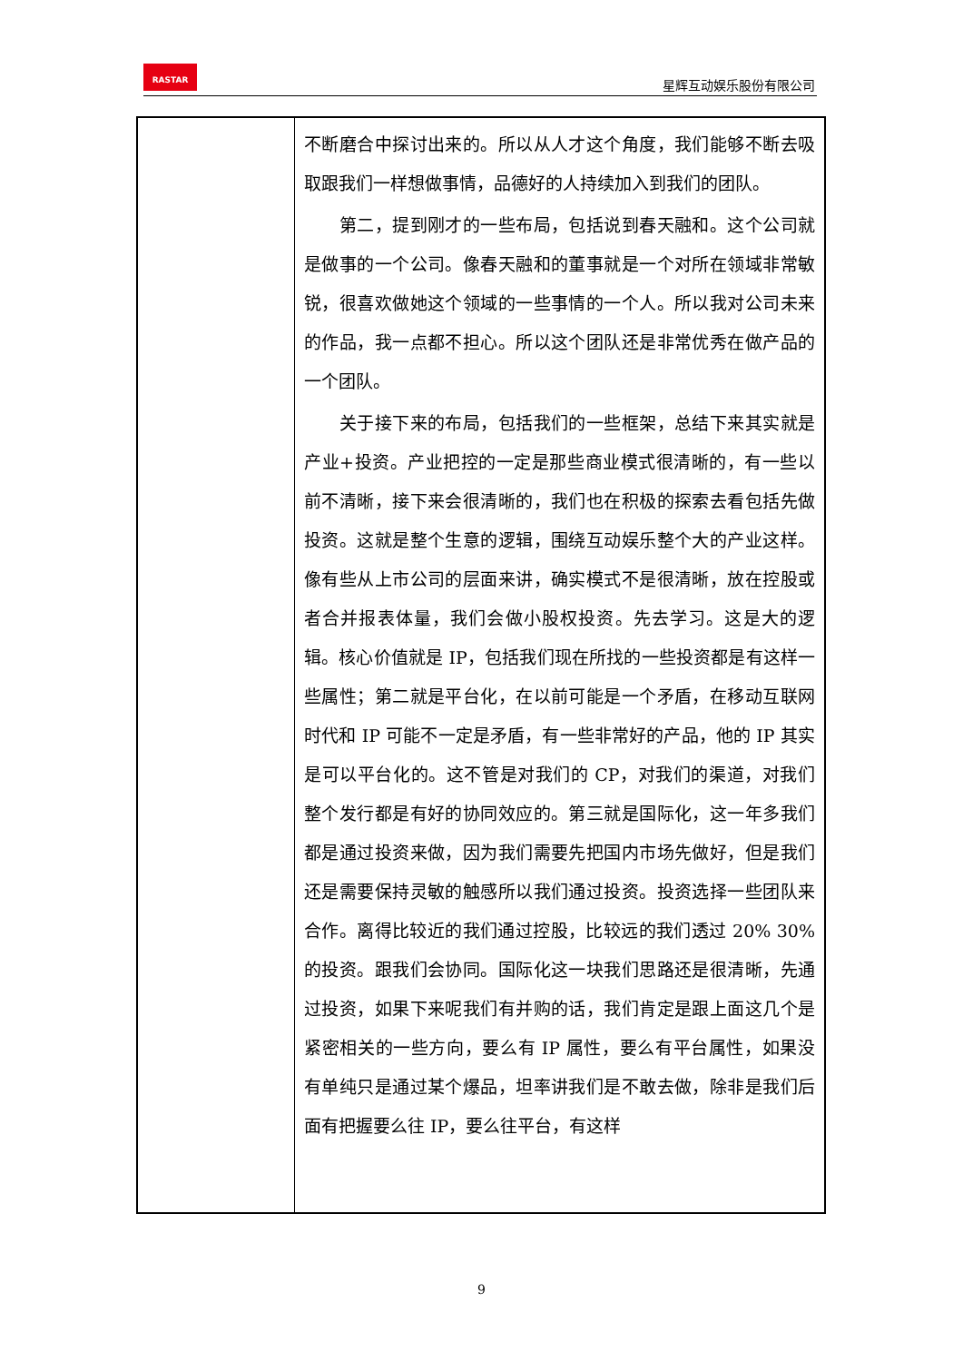RASTAR
星辉互动娱乐股份有限公司
| | 不断磨合中探讨出来的。所以从人才这个角度，我们能够不断去吸取跟我们一样想做事情，品德好的人持续加入到我们的团队。 第二，提到刚才的一些布局，包括说到春天融和。这个公司就是做事的一个公司。像春天融和的董事就是一个对所在领域非常敏锐，很喜欢做她这个领域的一些事情的一个人。所以我对公司未来的作品，我一点都不担心。所以这个团队还是非常优秀在做产品的一个团队。 关于接下来的布局，包括我们的一些框架，总结下来其实就是产业+投资。产业把控的一定是那些商业模式很清晰的，有一些以前不清晰，接下来会很清晰的，我们也在积极的探索去看包括先做投资。这就是整个生意的逻辑，围绕互动娱乐整个大的产业这样。像有些从上市公司的层面来讲，确实模式不是很清晰，放在控股或者合并报表体量，我们会做小股权投资。先去学习。这是大的逻辑。核心价值就是 IP，包括我们现在所找的一些投资都是有这样一些属性；第二就是平台化，在以前可能是一个矛盾，在移动互联网时代和 IP 可能不一定是矛盾，有一些非常好的产品，他的 IP 其实是可以平台化的。这不管是对我们的 CP，对我们的渠道，对我们整个发行都是有好的协同效应的。第三就是国际化，这一年多我们都是通过投资来做，因为我们需要先把国内市场先做好，但是我们还是需要保持灵敏的触感所以我们通过投资。投资选择一些团队来合作。离得比较近的我们通过控股，比较远的我们透过 20% 30%的投资。跟我们会协同。国际化这一块我们思路还是很清晰，先通过投资，如果下来呢我们有并购的话，我们肯定是跟上面这几个是紧密相关的一些方向，要么有 IP 属性，要么有平台属性，如果没有单纯只是通过某个爆品，坦率讲我们是不敢去做，除非是我们后面有把握要么往 IP，要么往平台，有这样 |
9